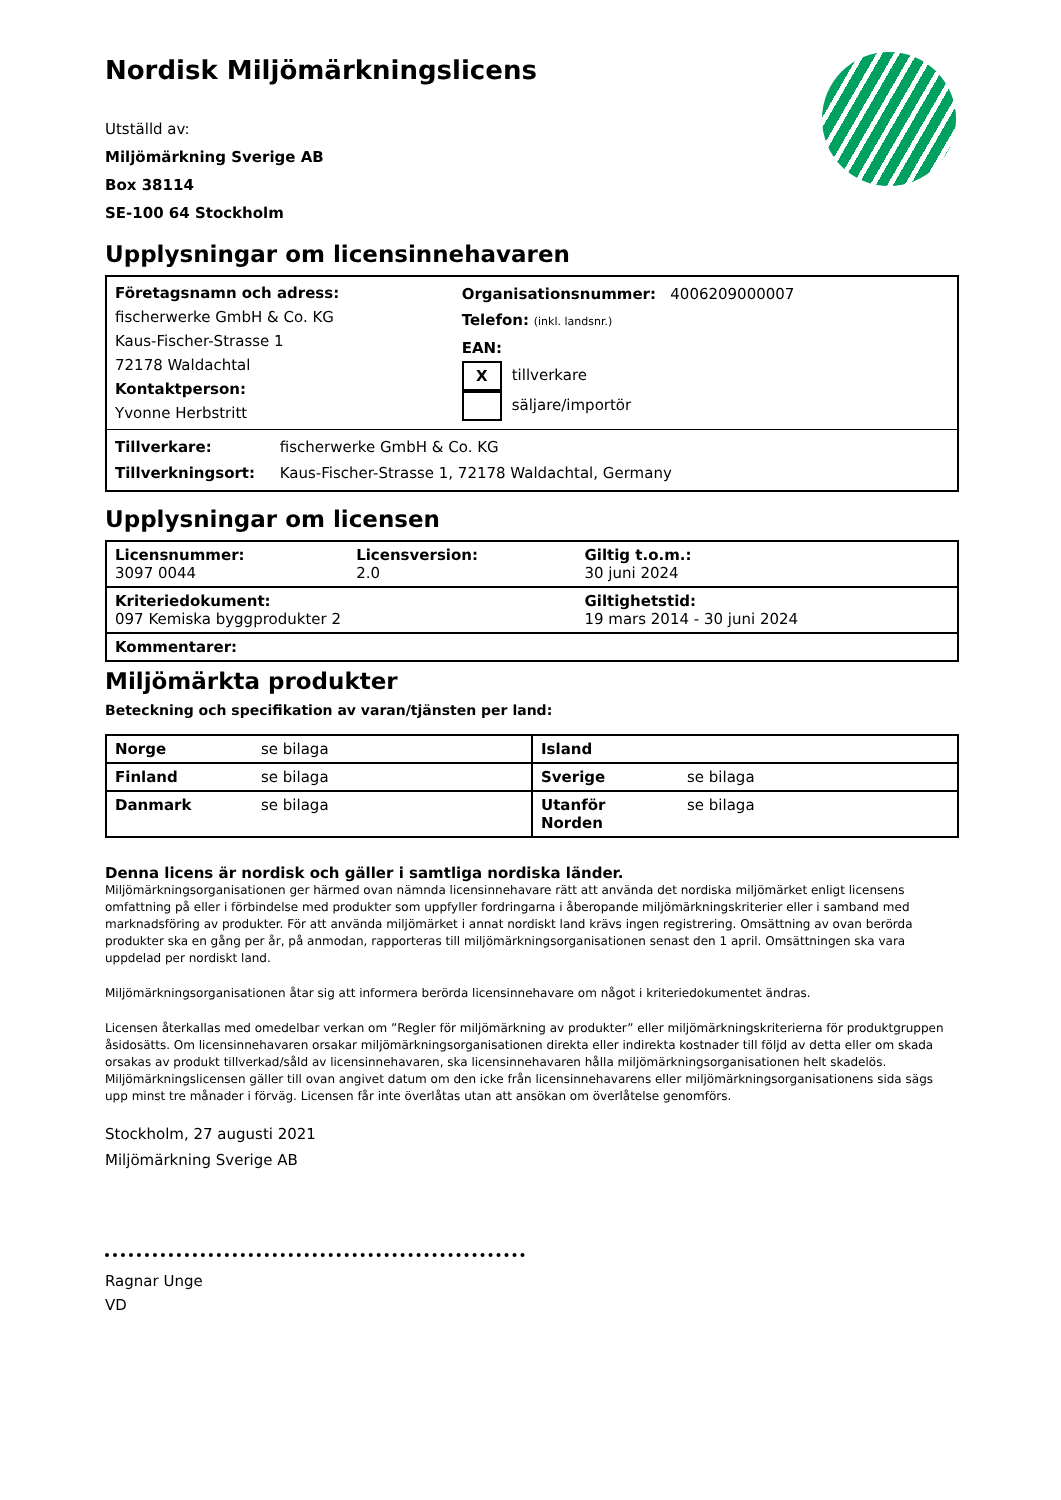Nordisk Miljömärkningslicens
Utställd av:
Miljömärkning Sverige AB
Box 38114
SE-100 64 Stockholm
Upplysningar om licensinnehavaren
| Företagsnamn och adress: fischerwerke GmbH & Co. KG Kaus-Fischer-Strasse 1 72178 Waldachtal Kontaktperson: Yvonne Herbstritt | Organisationsnummer: 4006209000007 Telefon: (inkl. landsnr.) EAN: X tillverkare säljare/importör |
| Tillverkare: fischerwerke GmbH & Co. KG Tillverkningsort: Kaus-Fischer-Strasse 1, 72178 Waldachtal, Germany | |
Upplysningar om licensen
| Licensnummer: 3097 0044 | Licensversion: 2.0 | Giltig t.o.m.: 30 juni 2024 |
| Kriteriedokument: 097 Kemiska byggprodukter 2 | | Giltighetstid: 19 mars 2014 - 30 juni 2024 |
| Kommentarer: | | |
Miljömärkta produkter
Beteckning och specifikation av varan/tjänsten per land:
| Norge | se bilaga | Island | |
| Finland | se bilaga | Sverige | se bilaga |
| Danmark | se bilaga | Utanför Norden | se bilaga |
Denna licens är nordisk och gäller i samtliga nordiska länder.
Miljömärkningsorganisationen ger härmed ovan nämnda licensinnehavare rätt att använda det nordiska miljömärket enligt licensens omfattning på eller i förbindelse med produkter som uppfyller fordringarna i åberopande miljömärkningskriterier eller i samband med marknadsföring av produkter. För att använda miljömärket i annat nordiskt land krävs ingen registrering. Omsättning av ovan berörda produkter ska en gång per år, på anmodan, rapporteras till miljömärkningsorganisationen senast den 1 april. Omsättningen ska vara uppdelad per nordiskt land.
Miljömärkningsorganisationen åtar sig att informera berörda licensinnehavare om något i kriteriedokumentet ändras.
Licensen återkallas med omedelbar verkan om ”Regler för miljömärkning av produkter” eller miljömärkningskriterierna för produktgruppen åsidosätts. Om licensinnehavaren orsakar miljömärkningsorganisationen direkta eller indirekta kostnader till följd av detta eller om skada orsakas av produkt tillverkad/såld av licensinnehavaren, ska licensinnehavaren hålla miljömärkningsorganisationen helt skadelös. Miljömärkningslicensen gäller till ovan angivet datum om den icke från licensinnehavarens eller miljömärkningsorganisationens sida sägs upp minst tre månader i förväg. Licensen får inte överlåtas utan att ansökan om överlåtelse genomförs.
Stockholm, 27 augusti 2021
Miljömärkning Sverige AB
Ragnar Unge
VD